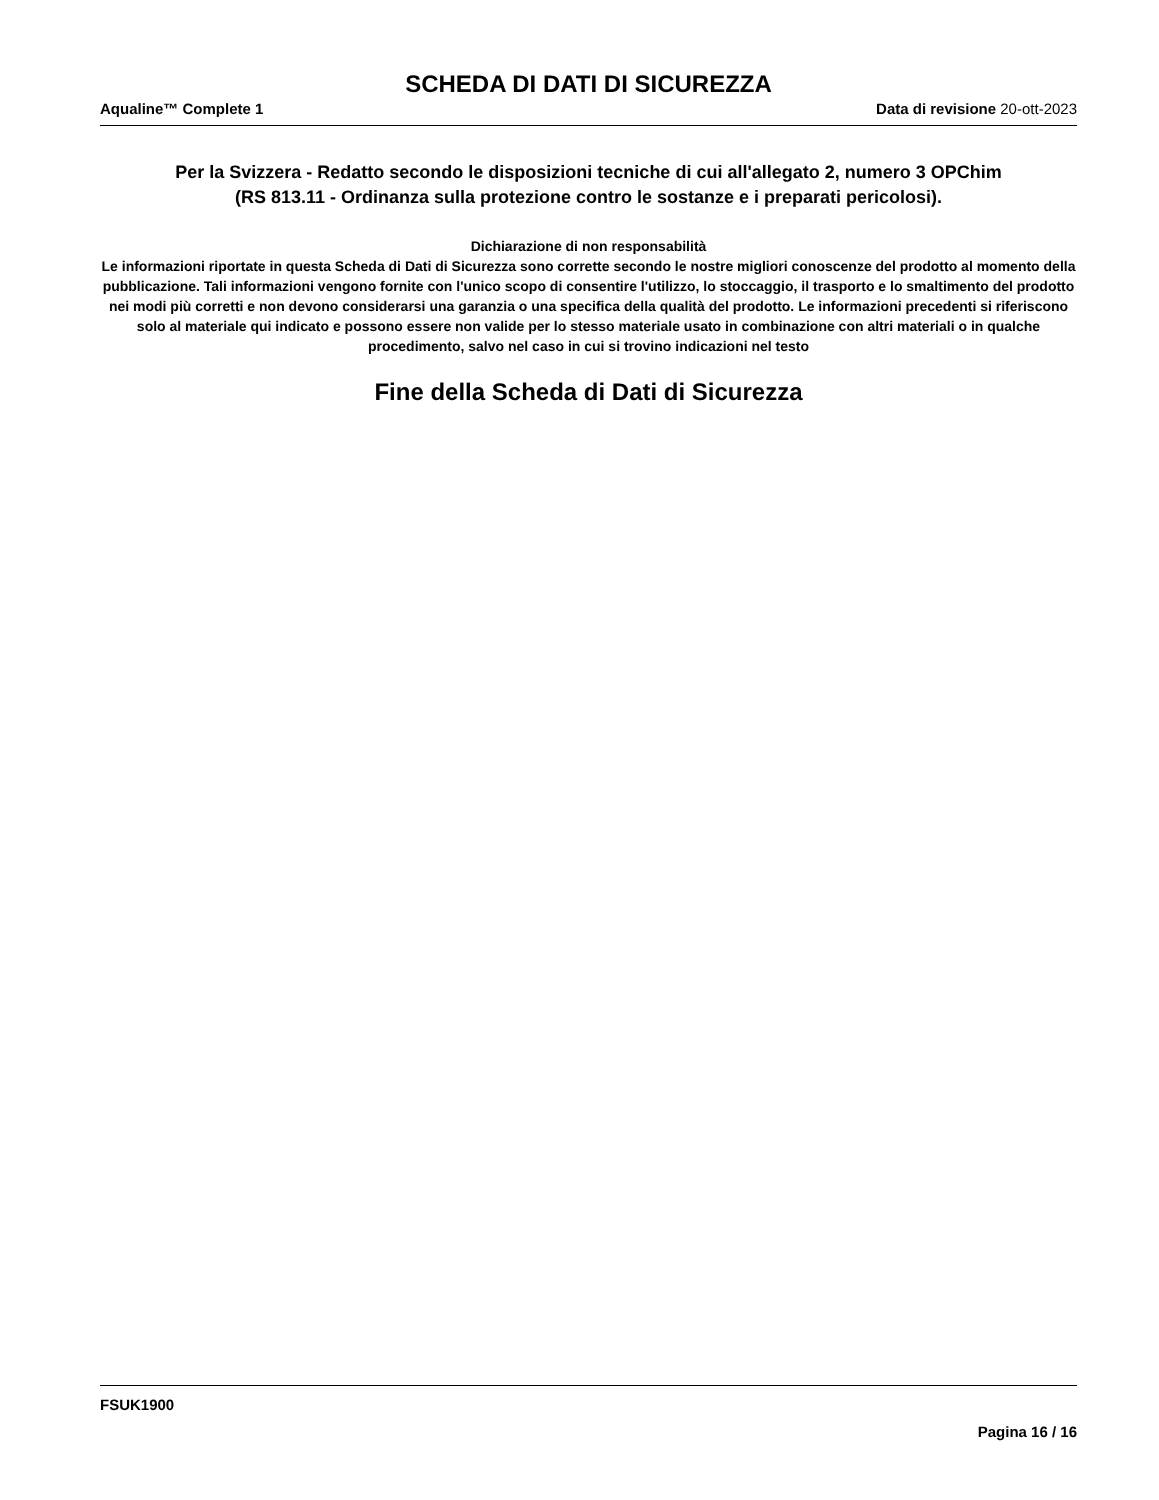SCHEDA DI DATI DI SICUREZZA
Aqualine™ Complete 1 Data di revisione 20-ott-2023
Per la Svizzera - Redatto secondo le disposizioni tecniche di cui all'allegato 2, numero 3 OPChim
(RS 813.11 - Ordinanza sulla protezione contro le sostanze e i preparati pericolosi).
Dichiarazione di non responsabilità
Le informazioni riportate in questa Scheda di Dati di Sicurezza sono corrette secondo le nostre migliori conoscenze del prodotto al momento della pubblicazione. Tali informazioni vengono fornite con l'unico scopo di consentire l'utilizzo, lo stoccaggio, il trasporto e lo smaltimento del prodotto nei modi più corretti e non devono considerarsi una garanzia o una specifica della qualità del prodotto. Le informazioni precedenti si riferiscono solo al materiale qui indicato e possono essere non valide per lo stesso materiale usato in combinazione con altri materiali o in qualche procedimento, salvo nel caso in cui si trovino indicazioni nel testo
Fine della Scheda di Dati di Sicurezza
FSUK1900
Pagina 16 / 16